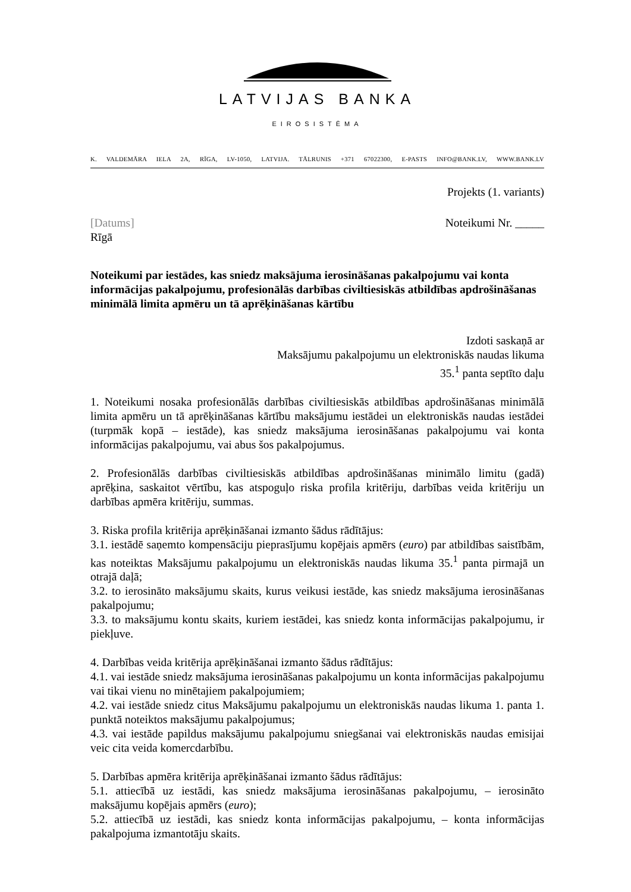LATVIJAS BANKA
EIROSISTĒMA
K. VALDEMĀRA IELA 2A, RĪGA, LV-1050, LATVIJA. TĀLRUNIS +371 67022300, E-PASTS INFO@BANK.LV, WWW.BANK.LV
Projekts (1. variants)
[Datums] Noteikumi Nr. _____
Rīgā
Noteikumi par iestādes, kas sniedz maksājuma ierosināšanas pakalpojumu vai konta informācijas pakalpojumu, profesionālās darbības civiltiesiskās atbildības apdrošināšanas minimālā limita apmēru un tā aprēķināšanas kārtību
Izdoti saskaņā ar
Maksājumu pakalpojumu un elektroniskās naudas likuma
35.<sup>1</sup> panta septīto daļu
1. Noteikumi nosaka profesionālās darbības civiltiesiskās atbildības apdrošināšanas minimālā limita apmēru un tā aprēķināšanas kārtību maksājumu iestādei un elektroniskās naudas iestādei (turpmāk kopā – iestāde), kas sniedz maksājuma ierosināšanas pakalpojumu vai konta informācijas pakalpojumu, vai abus šos pakalpojumus.
2. Profesionālās darbības civiltiesiskās atbildības apdrošināšanas minimālo limitu (gadā) aprēķina, saskaitot vērtību, kas atspoguļo riska profila kritēriju, darbības veida kritēriju un darbības apmēra kritēriju, summas.
3. Riska profila kritērija aprēķināšanai izmanto šādus rādītājus:
3.1. iestādē saņemto kompensāciju pieprasījumu kopējais apmērs (euro) par atbildības saistībām, kas noteiktas Maksājumu pakalpojumu un elektroniskās naudas likuma 35.<sup>1</sup> panta pirmajā un otrajā daļā;
3.2. to ierosināto maksājumu skaits, kurus veikusi iestāde, kas sniedz maksājuma ierosināšanas pakalpojumu;
3.3. to maksājumu kontu skaits, kuriem iestādei, kas sniedz konta informācijas pakalpojumu, ir piekļuve.
4. Darbības veida kritērija aprēķināšanai izmanto šādus rādītājus:
4.1. vai iestāde sniedz maksājuma ierosināšanas pakalpojumu un konta informācijas pakalpojumu vai tikai vienu no minētajiem pakalpojumiem;
4.2. vai iestāde sniedz citus Maksājumu pakalpojumu un elektroniskās naudas likuma 1. panta 1. punktā noteiktos maksājumu pakalpojumus;
4.3. vai iestāde papildus maksājumu pakalpojumu sniegšanai vai elektroniskās naudas emisijai veic cita veida komercdarbību.
5. Darbības apmēra kritērija aprēķināšanai izmanto šādus rādītājus:
5.1. attiecībā uz iestādi, kas sniedz maksājuma ierosināšanas pakalpojumu, – ierosināto maksājumu kopējais apmērs (euro);
5.2. attiecībā uz iestādi, kas sniedz konta informācijas pakalpojumu, – konta informācijas pakalpojuma izmantotāju skaits.